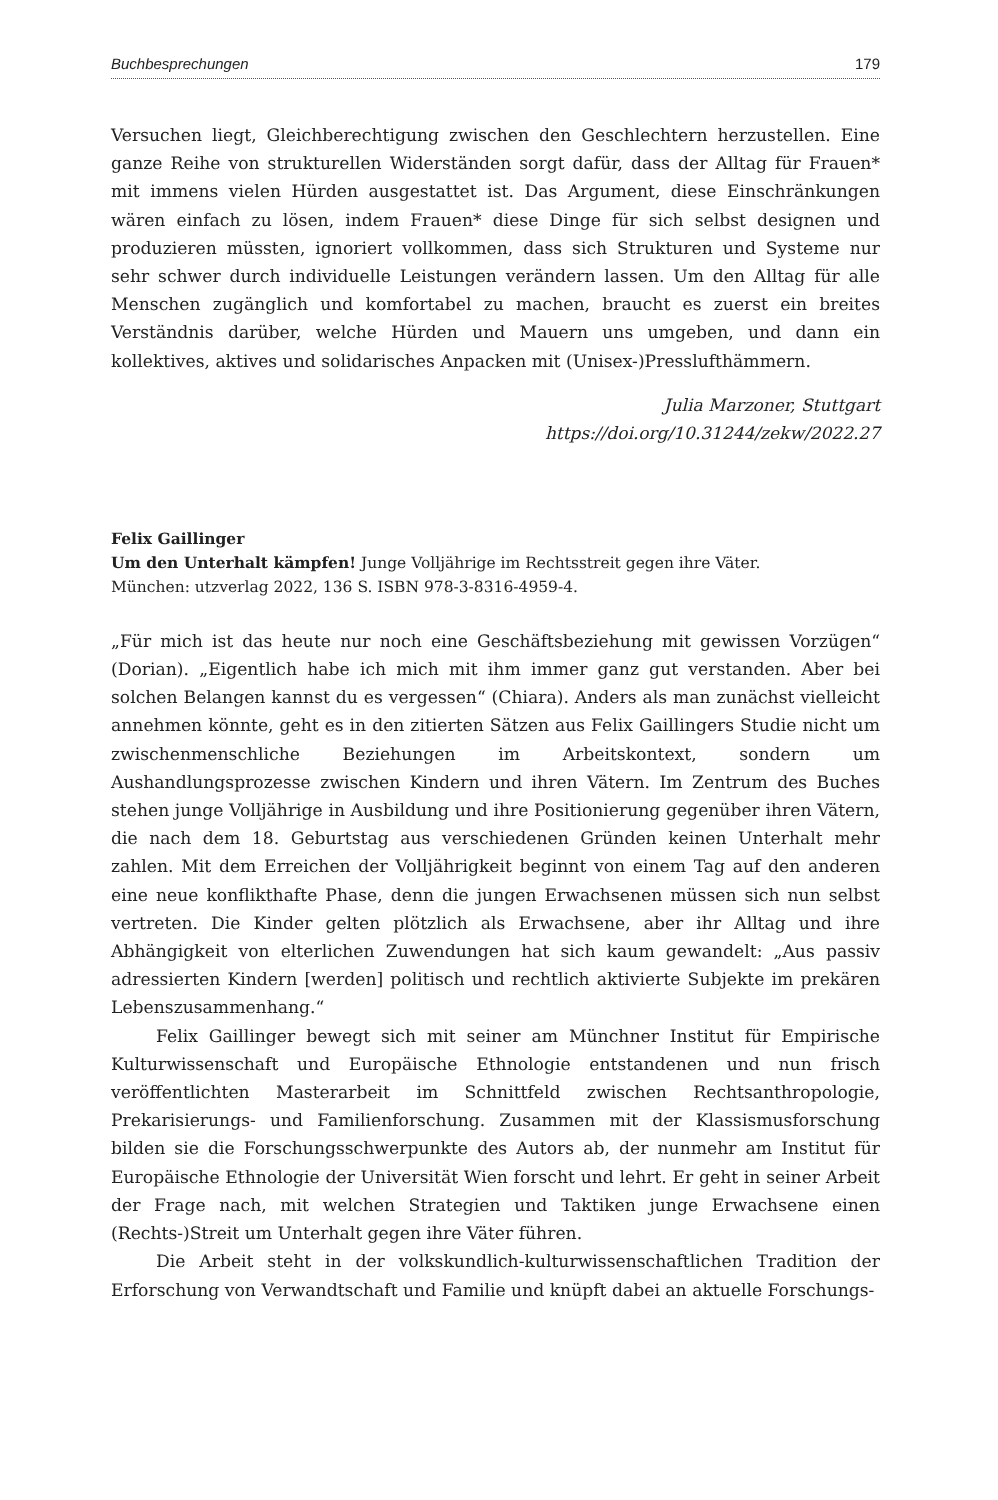Buchbesprechungen 179
Versuchen liegt, Gleichberechtigung zwischen den Geschlechtern herzustellen. Eine ganze Reihe von strukturellen Widerständen sorgt dafür, dass der Alltag für Frauen* mit immens vielen Hürden ausgestattet ist. Das Argument, diese Einschränkungen wären einfach zu lösen, indem Frauen* diese Dinge für sich selbst designen und produzieren müssten, ignoriert vollkommen, dass sich Strukturen und Systeme nur sehr schwer durch individuelle Leistungen verändern lassen. Um den Alltag für alle Menschen zugänglich und komfortabel zu machen, braucht es zuerst ein breites Verständnis darüber, welche Hürden und Mauern uns umgeben, und dann ein kollektives, aktives und solidarisches Anpacken mit (Unisex-)Presslufthämmern.
Julia Marzoner, Stuttgart
https://doi.org/10.31244/zekw/2022.27
Felix Gaillinger
Um den Unterhalt kämpfen! Junge Volljährige im Rechtsstreit gegen ihre Väter.
München: utzverlag 2022, 136 S. ISBN 978-3-8316-4959-4.
„Für mich ist das heute nur noch eine Geschäftsbeziehung mit gewissen Vorzügen“ (Dorian). „Eigentlich habe ich mich mit ihm immer ganz gut verstanden. Aber bei solchen Belangen kannst du es vergessen“ (Chiara). Anders als man zunächst vielleicht annehmen könnte, geht es in den zitierten Sätzen aus Felix Gaillingers Studie nicht um zwischenmenschliche Beziehungen im Arbeitskontext, sondern um Aushandlungsprozesse zwischen Kindern und ihren Vätern. Im Zentrum des Buches stehen junge Volljährige in Ausbildung und ihre Positionierung gegenüber ihren Vätern, die nach dem 18. Geburtstag aus verschiedenen Gründen keinen Unterhalt mehr zahlen. Mit dem Erreichen der Volljährigkeit beginnt von einem Tag auf den anderen eine neue konflikthafte Phase, denn die jungen Erwachsenen müssen sich nun selbst vertreten. Die Kinder gelten plötzlich als Erwachsene, aber ihr Alltag und ihre Abhängigkeit von elterlichen Zuwendungen hat sich kaum gewandelt: „Aus passiv adressierten Kindern [werden] politisch und rechtlich aktivierte Subjekte im prekären Lebenszusammenhang.“
Felix Gaillinger bewegt sich mit seiner am Münchner Institut für Empirische Kulturwissenschaft und Europäische Ethnologie entstandenen und nun frisch veröffentlichten Masterarbeit im Schnittfeld zwischen Rechtsanthropologie, Prekarisierungs- und Familienforschung. Zusammen mit der Klassismusforschung bilden sie die Forschungsschwerpunkte des Autors ab, der nunmehr am Institut für Europäische Ethnologie der Universität Wien forscht und lehrt. Er geht in seiner Arbeit der Frage nach, mit welchen Strategien und Taktiken junge Erwachsene einen (Rechts-)Streit um Unterhalt gegen ihre Väter führen.
Die Arbeit steht in der volkskundlich-kulturwissenschaftlichen Tradition der Erforschung von Verwandtschaft und Familie und knüpft dabei an aktuelle Forschungs-